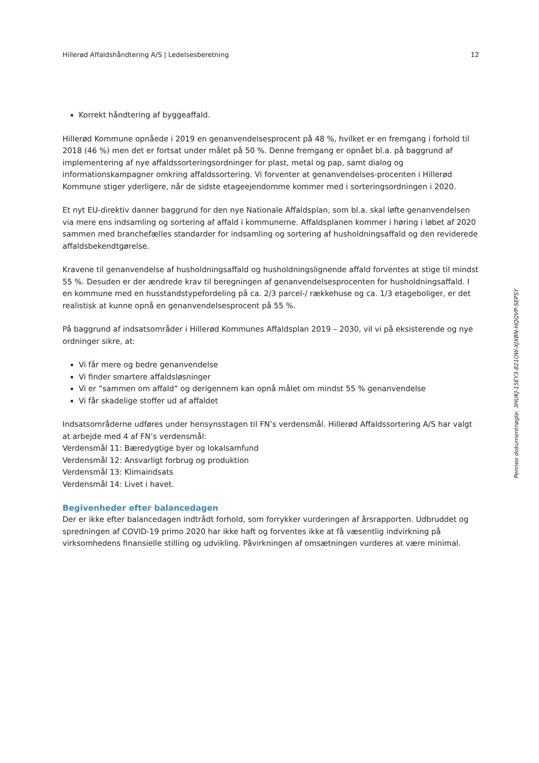Hillerød Affaldshåndtering A/S | Ledelsesberetning 12
Korrekt håndtering af byggeaffald.
Hillerød Kommune opnåede i 2019 en genanvendelsesprocent på 48 %, hvilket er en fremgang i forhold til 2018 (46 %) men det er fortsat under målet på 50 %. Denne fremgang er opnået bl.a. på baggrund af implementering af nye affaldssorteringsordninger for plast, metal og pap, samt dialog og informationskampagner omkring affaldssortering. Vi forventer at genanvendelses-procenten i Hillerød Kommune stiger yderligere, når de sidste etageejendomme kommer med i sorteringsordningen i 2020.
Et nyt EU-direktiv danner baggrund for den nye Nationale Affaldsplan, som bl.a. skal løfte genanvendelsen via mere ens indsamling og sortering af affald i kommunerne. Affaldsplanen kommer i høring i løbet af 2020 sammen med branchefælles standarder for indsamling og sortering af husholdningsaffald og den reviderede affaldsbekendtgørelse.
Kravene til genanvendelse af husholdningsaffald og husholdningslignende affald forventes at stige til mindst 55 %. Desuden er der ændrede krav til beregningen af genanvendelsesprocenten for husholdningsaffald. I en kommune med en husstandstypefordeling på ca. 2/3 parcel-/ rækkehuse og ca. 1/3 etageboliger, er det realistisk at kunne opnå en genanvendelsesprocent på 55 %.
På baggrund af indsatsområder i Hillerød Kommunes Affaldsplan 2019 – 2030, vil vi på eksisterende og nye ordninger sikre, at:
Vi får mere og bedre genanvendelse
Vi finder smartere affaldsløsninger
Vi er ”sammen om affald” og derigennem kan opnå målet om mindst 55 % genanvendelse
Vi får skadelige stoffer ud af affaldet
Indsatsområderne udføres under hensynsstagen til FN’s verdensmål. Hillerød Affaldssortering A/S har valgt at arbejde med 4 af FN’s verdensmål:
Verdensmål 11: Bæredygtige byer og lokalsamfund
Verdensmål 12: Ansvarligt forbrug og produktion
Verdensmål 13: Klimaindsats
Verdensmål 14: Livet i havet.
Begivenheder efter balancedagen
Der er ikke efter balancedagen indtrådt forhold, som forrykker vurderingen af årsrapporten. Udbruddet og spredningen af COVID-19 primo 2020 har ikke haft og forventes ikke at få væsentlig indvirkning på virksomhedens finansielle stilling og udvikling. Påvirkningen af omsætningen vurderes at være minimal.
Penneo dokumentnøgle: 3HUKJ-15EY3-821OW-XJXBN-HQQVP-SEPSY